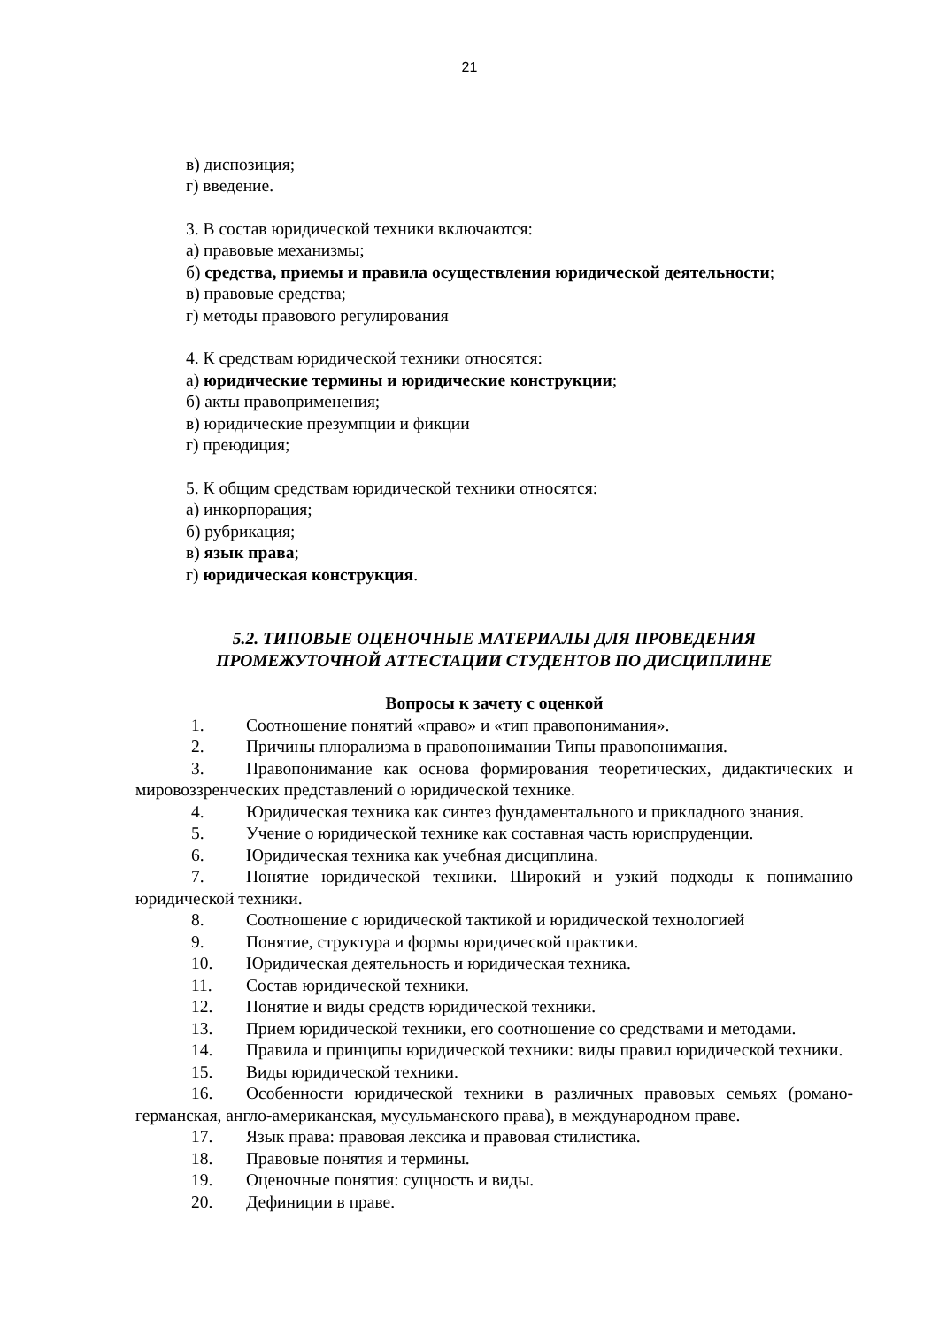21
в) диспозиция;
г) введение.
3. В состав юридической техники включаются:
а) правовые механизмы;
б) средства, приемы и правила осуществления юридической деятельности;
в) правовые средства;
г) методы правового регулирования
4. К средствам юридической техники относятся:
а) юридические термины и юридические конструкции;
б) акты правоприменения;
в) юридические презумпции и фикции
г) преюдиция;
5. К общим средствам юридической техники относятся:
а) инкорпорация;
б) рубрикация;
в) язык права;
г) юридическая конструкция.
5.2. ТИПОВЫЕ ОЦЕНОЧНЫЕ МАТЕРИАЛЫ ДЛЯ ПРОВЕДЕНИЯ
ПРОМЕЖУТОЧНОЙ АТТЕСТАЦИИ СТУДЕНТОВ ПО ДИСЦИПЛИНЕ
Вопросы к зачету с оценкой
1. Соотношение понятий «право» и «тип правопонимания».
2. Причины плюрализма в правопонимании Типы правопонимания.
3. Правопонимание как основа формирования теоретических, дидактических и мировоззренческих представлений о юридической технике.
4. Юридическая техника как синтез фундаментального и прикладного знания.
5. Учение о юридической технике как составная часть юриспруденции.
6. Юридическая техника как учебная дисциплина.
7. Понятие юридической техники. Широкий и узкий подходы к пониманию юридической техники.
8. Соотношение с юридической тактикой и юридической технологией
9. Понятие, структура и формы юридической практики.
10. Юридическая деятельность и юридическая техника.
11. Состав юридической техники.
12. Понятие и виды средств юридической техники.
13. Прием юридической техники, его соотношение со средствами и методами.
14. Правила и принципы юридической техники: виды правил юридической техники.
15. Виды юридической техники.
16. Особенности юридической техники в различных правовых семьях (романо-германская, англо-американская, мусульманского права), в международном праве.
17. Язык права: правовая лексика и правовая стилистика.
18. Правовые понятия и термины.
19. Оценочные понятия: сущность и виды.
20. Дефиниции в праве.